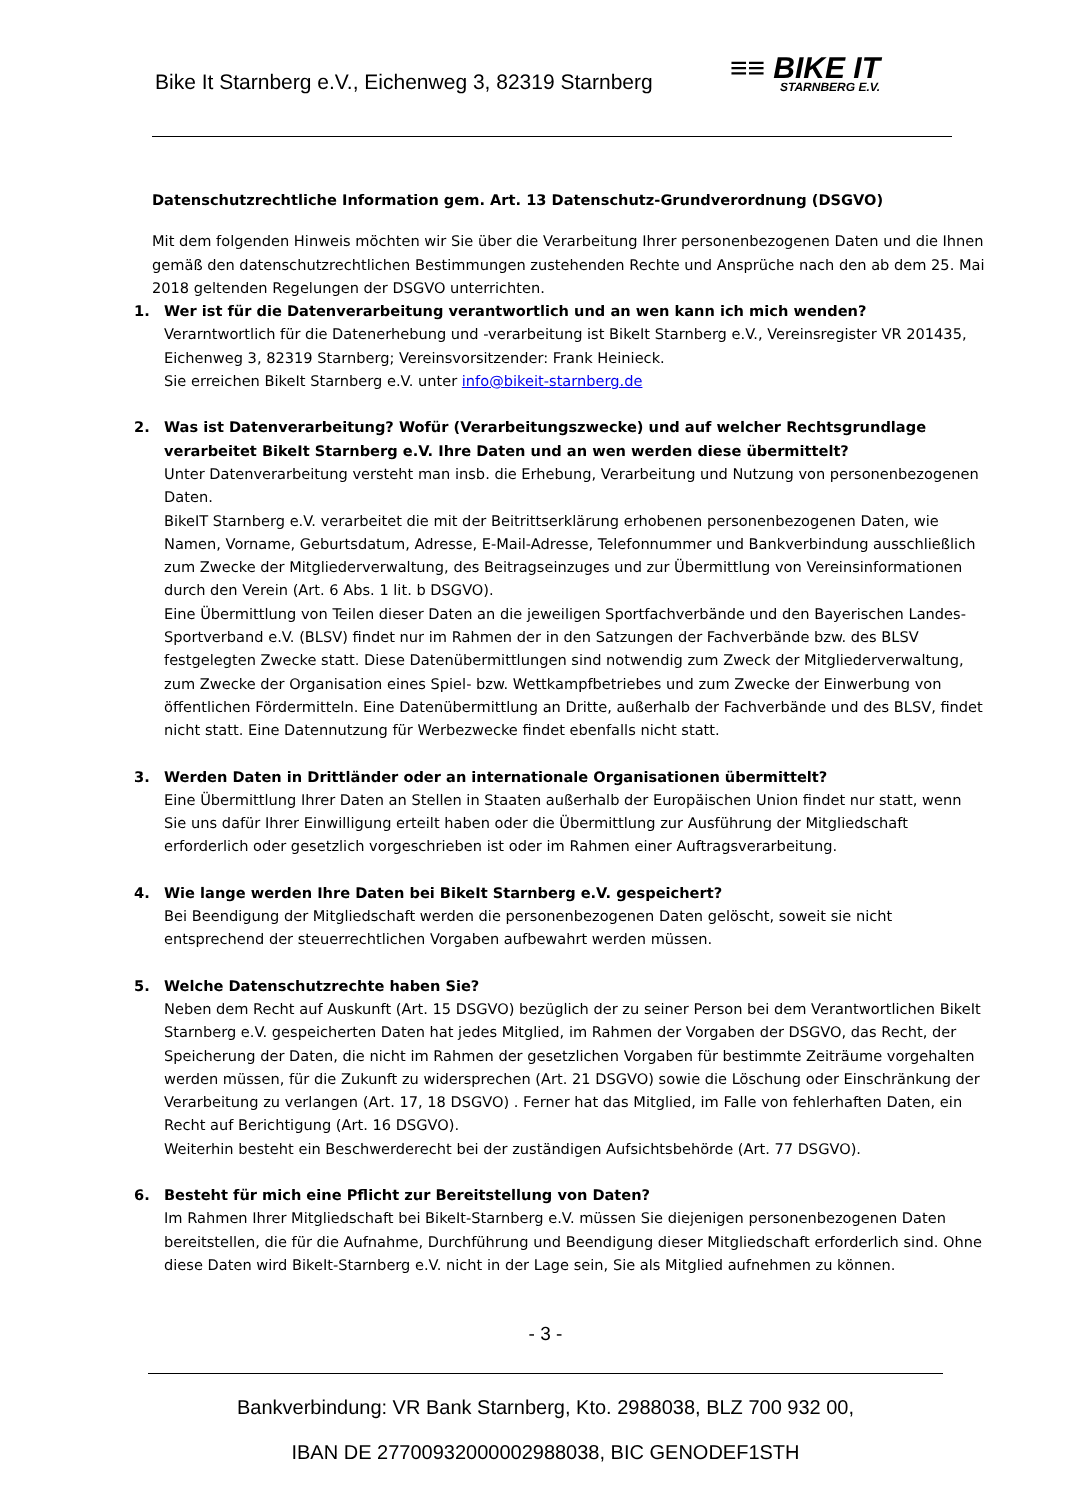Bike It Starnberg e.V., Eichenweg 3, 82319 Starnberg
≡≡ BIKE IT
STARNBERG E.V.
Datenschutzrechtliche Information gem. Art. 13 Datenschutz-Grundverordnung (DSGVO)
Mit dem folgenden Hinweis möchten wir Sie über die Verarbeitung Ihrer personenbezogenen Daten und die Ihnen gemäß den datenschutzrechtlichen Bestimmungen zustehenden Rechte und Ansprüche nach den ab dem 25. Mai 2018 geltenden Regelungen der DSGVO unterrichten.
1. Wer ist für die Datenverarbeitung verantwortlich und an wen kann ich mich wenden?
Verarntwortlich für die Datenerhebung und -verarbeitung ist BikeIt Starnberg e.V., Vereinsregister VR 201435, Eichenweg 3, 82319 Starnberg; Vereinsvorsitzender: Frank Heinieck.
Sie erreichen BikeIt Starnberg e.V. unter info@bikeit-starnberg.de
2. Was ist Datenverarbeitung? Wofür (Verarbeitungszwecke) und auf welcher Rechtsgrundlage verarbeitet BikeIt Starnberg e.V. Ihre Daten und an wen werden diese übermittelt?
Unter Datenverarbeitung versteht man insb. die Erhebung, Verarbeitung und Nutzung von personenbezogenen Daten.
BikeIT Starnberg e.V. verarbeitet die mit der Beitrittserklärung erhobenen personenbezogenen Daten, wie Namen, Vorname, Geburtsdatum, Adresse, E-Mail-Adresse, Telefonnummer und Bankverbindung ausschließlich zum Zwecke der Mitgliederverwaltung, des Beitragseinzuges und zur Übermittlung von Vereinsinformationen durch den Verein (Art. 6 Abs. 1 lit. b DSGVO).
Eine Übermittlung von Teilen dieser Daten an die jeweiligen Sportfachverbände und den Bayerischen Landes-Sportverband e.V. (BLSV) findet nur im Rahmen der in den Satzungen der Fachverbände bzw. des BLSV festgelegten Zwecke statt. Diese Datenübermittlungen sind notwendig zum Zweck der Mitgliederverwaltung, zum Zwecke der Organisation eines Spiel- bzw. Wettkampfbetriebes und zum Zwecke der Einwerbung von öffentlichen Fördermitteln. Eine Datenübermittlung an Dritte, außerhalb der Fachverbände und des BLSV, findet nicht statt. Eine Datennutzung für Werbezwecke findet ebenfalls nicht statt.
3. Werden Daten in Drittländer oder an internationale Organisationen übermittelt?
Eine Übermittlung Ihrer Daten an Stellen in Staaten außerhalb der Europäischen Union findet nur statt, wenn Sie uns dafür Ihrer Einwilligung erteilt haben oder die Übermittlung zur Ausführung der Mitgliedschaft erforderlich oder gesetzlich vorgeschrieben ist oder im Rahmen einer Auftragsverarbeitung.
4. Wie lange werden Ihre Daten bei BikeIt Starnberg e.V. gespeichert?
Bei Beendigung der Mitgliedschaft werden die personenbezogenen Daten gelöscht, soweit sie nicht entsprechend der steuerrechtlichen Vorgaben aufbewahrt werden müssen.
5. Welche Datenschutzrechte haben Sie?
Neben dem Recht auf Auskunft (Art. 15 DSGVO) bezüglich der zu seiner Person bei dem Verantwortlichen BikeIt Starnberg e.V. gespeicherten Daten hat jedes Mitglied, im Rahmen der Vorgaben der DSGVO, das Recht, der Speicherung der Daten, die nicht im Rahmen der gesetzlichen Vorgaben für bestimmte Zeiträume vorgehalten werden müssen, für die Zukunft zu widersprechen (Art. 21 DSGVO) sowie die Löschung oder Einschränkung der Verarbeitung zu verlangen (Art. 17, 18 DSGVO) . Ferner hat das Mitglied, im Falle von fehlerhaften Daten, ein Recht auf Berichtigung (Art. 16 DSGVO).
Weiterhin besteht ein Beschwerderecht bei der zuständigen Aufsichtsbehörde (Art. 77 DSGVO).
6. Besteht für mich eine Pflicht zur Bereitstellung von Daten?
Im Rahmen Ihrer Mitgliedschaft bei BikeIt-Starnberg e.V. müssen Sie diejenigen personenbezogenen Daten bereitstellen, die für die Aufnahme, Durchführung und Beendigung dieser Mitgliedschaft erforderlich sind. Ohne diese Daten wird BikeIt-Starnberg e.V. nicht in der Lage sein, Sie als Mitglied aufnehmen zu können.
- 3 -
Bankverbindung: VR Bank Starnberg, Kto. 2988038, BLZ 700 932 00,
IBAN DE 27700932000002988038, BIC GENODEF1STH